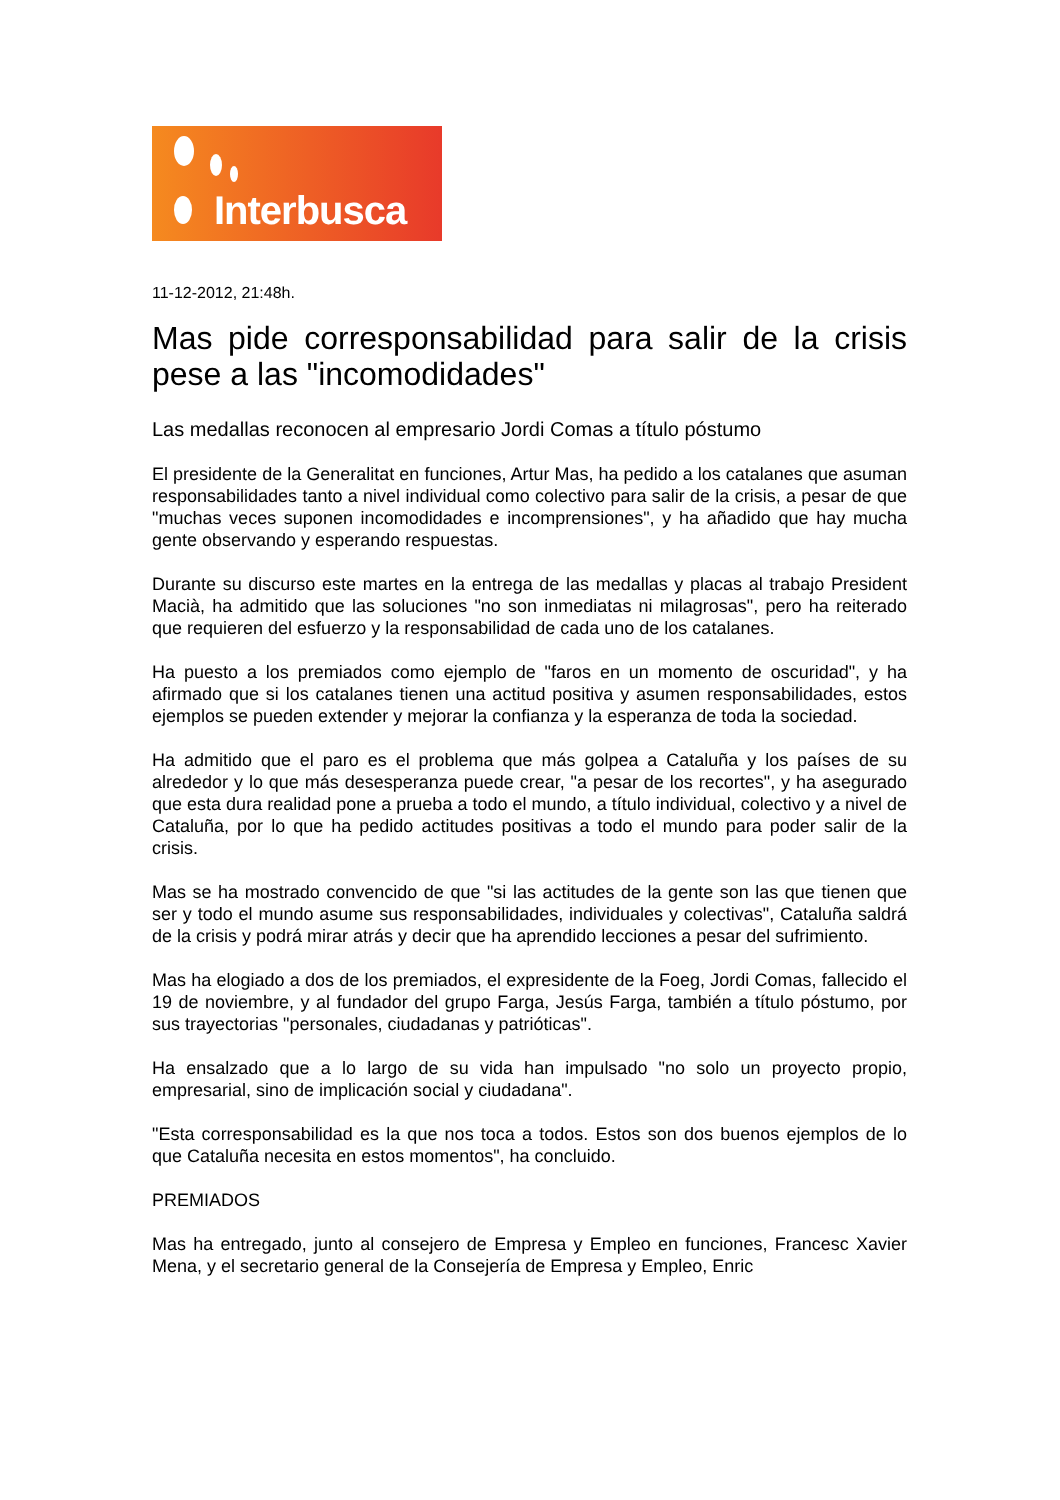Interbusca
11-12-2012, 21:48h.
Mas pide corresponsabilidad para salir de la crisis pese a las "incomodidades"
Las medallas reconocen al empresario Jordi Comas a título póstumo
El presidente de la Generalitat en funciones, Artur Mas, ha pedido a los catalanes que asuman responsabilidades tanto a nivel individual como colectivo para salir de la crisis, a pesar de que "muchas veces suponen incomodidades e incomprensiones", y ha añadido que hay mucha gente observando y esperando respuestas.
Durante su discurso este martes en la entrega de las medallas y placas al trabajo President Macià, ha admitido que las soluciones "no son inmediatas ni milagrosas", pero ha reiterado que requieren del esfuerzo y la responsabilidad de cada uno de los catalanes.
Ha puesto a los premiados como ejemplo de "faros en un momento de oscuridad", y ha afirmado que si los catalanes tienen una actitud positiva y asumen responsabilidades, estos ejemplos se pueden extender y mejorar la confianza y la esperanza de toda la sociedad.
Ha admitido que el paro es el problema que más golpea a Cataluña y los países de su alrededor y lo que más desesperanza puede crear, "a pesar de los recortes", y ha asegurado que esta dura realidad pone a prueba a todo el mundo, a título individual, colectivo y a nivel de Cataluña, por lo que ha pedido actitudes positivas a todo el mundo para poder salir de la crisis.
Mas se ha mostrado convencido de que "si las actitudes de la gente son las que tienen que ser y todo el mundo asume sus responsabilidades, individuales y colectivas", Cataluña saldrá de la crisis y podrá mirar atrás y decir que ha aprendido lecciones a pesar del sufrimiento.
Mas ha elogiado a dos de los premiados, el expresidente de la Foeg, Jordi Comas, fallecido el 19 de noviembre, y al fundador del grupo Farga, Jesús Farga, también a título póstumo, por sus trayectorias "personales, ciudadanas y patrióticas".
Ha ensalzado que a lo largo de su vida han impulsado "no solo un proyecto propio, empresarial, sino de implicación social y ciudadana".
"Esta corresponsabilidad es la que nos toca a todos. Estos son dos buenos ejemplos de lo que Cataluña necesita en estos momentos", ha concluido.
PREMIADOS
Mas ha entregado, junto al consejero de Empresa y Empleo en funciones, Francesc Xavier Mena, y el secretario general de la Consejería de Empresa y Empleo, Enric